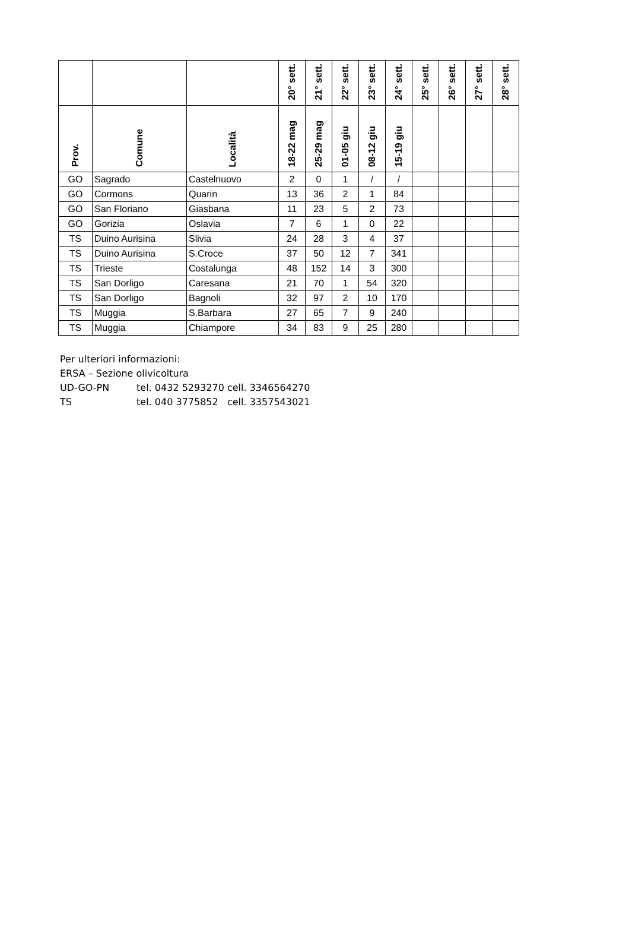| | | | 20° sett. | 21° sett. | 22° sett. | 23° sett. | 24° sett. | 25° sett. | 26° sett. | 27° sett. | 28° sett. |
| --- | --- | --- | --- | --- | --- | --- | --- | --- | --- | --- | --- |
| Prov. | Comune | Località | 18-22 mag | 25-29 mag | 01-05 giu | 08-12 giu | 15-19 giu | | | | |
| GO | Sagrado | Castelnuovo | 2 | 0 | 1 | / | / | | | | |
| GO | Cormons | Quarin | 13 | 36 | 2 | 1 | 84 | | | | |
| GO | San Floriano | Giasbana | 11 | 23 | 5 | 2 | 73 | | | | |
| GO | Gorizia | Oslavia | 7 | 6 | 1 | 0 | 22 | | | | |
| TS | Duino Aurisina | Slivia | 24 | 28 | 3 | 4 | 37 | | | | |
| TS | Duino Aurisina | S.Croce | 37 | 50 | 12 | 7 | 341 | | | | |
| TS | Trieste | Costalunga | 48 | 152 | 14 | 3 | 300 | | | | |
| TS | San Dorligo | Caresana | 21 | 70 | 1 | 54 | 320 | | | | |
| TS | San Dorligo | Bagnoli | 32 | 97 | 2 | 10 | 170 | | | | |
| TS | Muggia | S.Barbara | 27 | 65 | 7 | 9 | 240 | | | | |
| TS | Muggia | Chiampore | 34 | 83 | 9 | 25 | 280 | | | | |
Per ulteriori informazioni:
ERSA – Sezione olivicoltura
UD-GO-PN tel. 0432 5293270 cell. 3346564270
TS tel. 040 3775852 cell. 3357543021